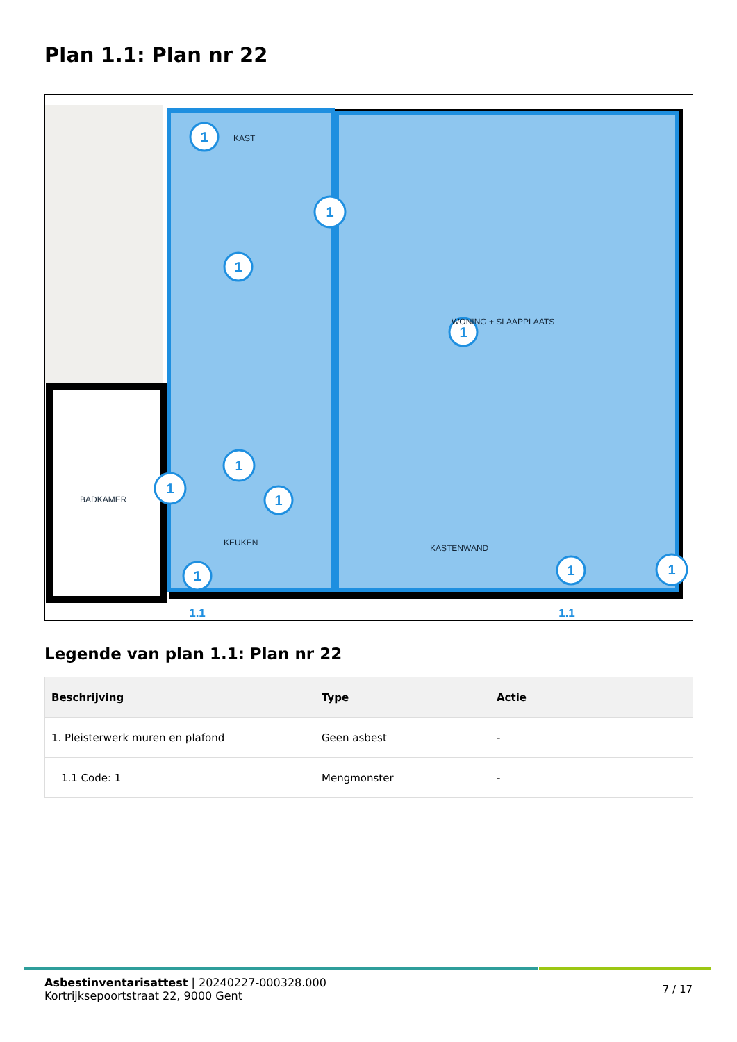Plan 1.1: Plan nr 22
1
1
1
1
1
1
1
1
1
1
1.1
1.1
KAST
WONING + SLAAPPLAATS
BADKAMER
KEUKEN
KASTENWAND
Legende van plan 1.1: Plan nr 22
| Beschrijving | Type | Actie |
| --- | --- | --- |
| 1. Pleisterwerk muren en plafond | Geen asbest | - |
| 1.1 Code: 1 | Mengmonster | - |
Asbestinventarisattest | 20240227-000328.000
Kortrijksepoortstraat 22, 9000 Gent
7 / 17